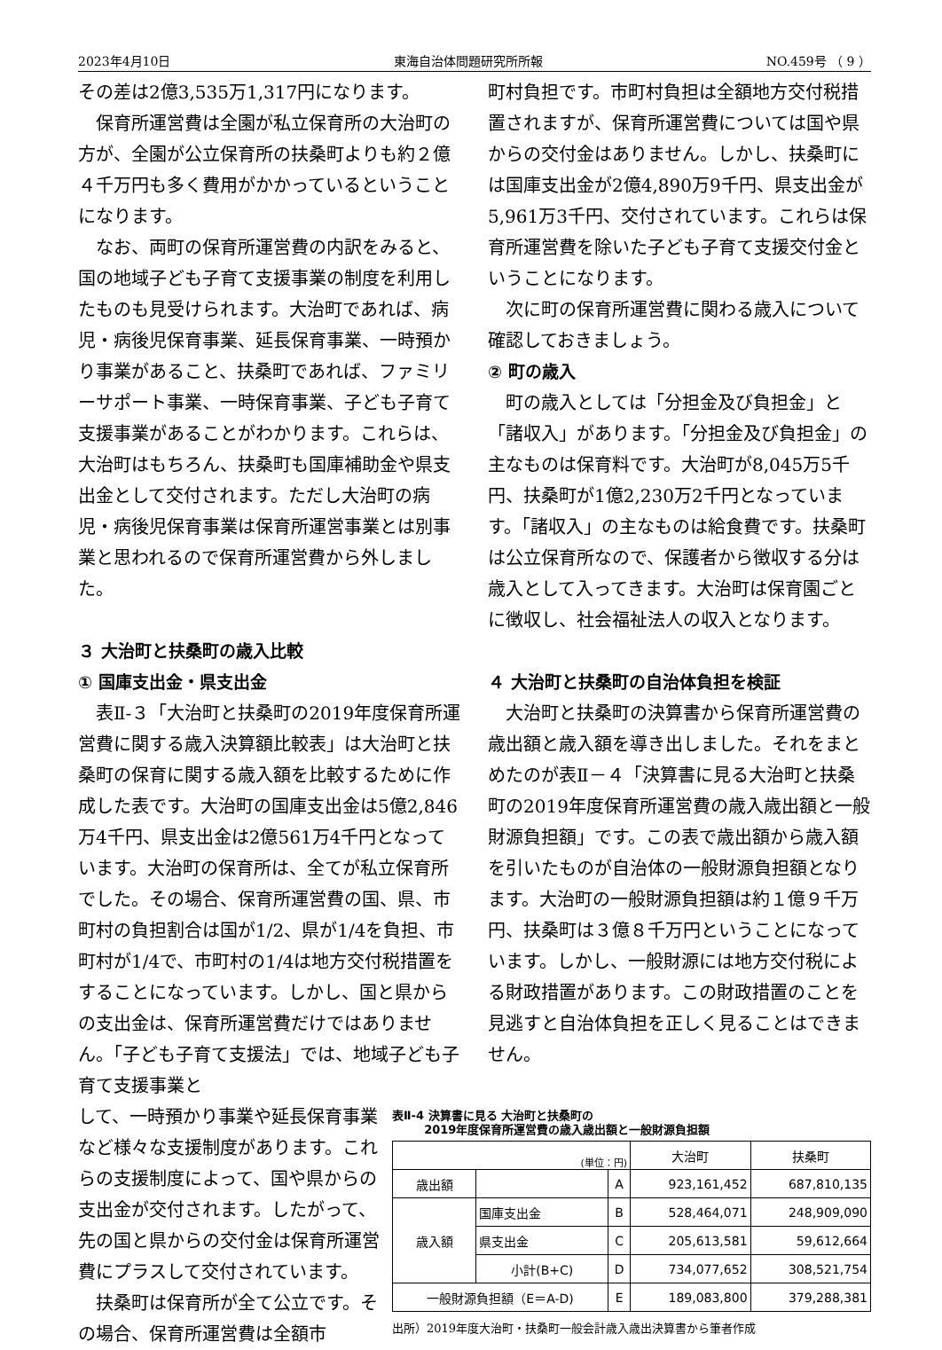2023年4月10日 東海自治体問題研究所所報 NO.459号 （ 9 ）
その差は2億3,535万1,317円になります。
保育所運営費は全園が私立保育所の大治町の方が、全園が公立保育所の扶桑町よりも約２億４千万円も多く費用がかかっているということになります。
なお、両町の保育所運営費の内訳をみると、国の地域子ども子育て支援事業の制度を利用したものも見受けられます。大治町であれば、病児・病後児保育事業、延長保育事業、一時預かり事業があること、扶桑町であれば、ファミリーサポート事業、一時保育事業、子ども子育て支援事業があることがわかります。これらは、大治町はもちろん、扶桑町も国庫補助金や県支出金として交付されます。ただし大治町の病児・病後児保育事業は保育所運営事業とは別事業と思われるので保育所運営費から外しました。
３ 大治町と扶桑町の歳入比較
① 国庫支出金・県支出金
表Ⅱ-３「大治町と扶桑町の2019年度保育所運営費に関する歳入決算額比較表」は大治町と扶桑町の保育に関する歳入額を比較するために作成した表です。大治町の国庫支出金は5億2,846万4千円、県支出金は2億561万4千円となっています。大治町の保育所は、全てが私立保育所でした。その場合、保育所運営費の国、県、市町村の負担割合は国が1/2、県が1/4を負担、市町村が1/4で、市町村の1/4は地方交付税措置をすることになっています。しかし、国と県からの支出金は、保育所運営費だけではありません。「子ども子育て支援法」では、地域子ども子育て支援事業と
町村負担です。市町村負担は全額地方交付税措置されますが、保育所運営費については国や県からの交付金はありません。しかし、扶桑町には国庫支出金が2億4,890万9千円、県支出金が5,961万3千円、交付されています。これらは保育所運営費を除いた子ども子育て支援交付金ということになります。
次に町の保育所運営費に関わる歳入について確認しておきましょう。
② 町の歳入
町の歳入としては「分担金及び負担金」と「諸収入」があります。「分担金及び負担金」の主なものは保育料です。大治町が8,045万5千円、扶桑町が1億2,230万2千円となっています。「諸収入」の主なものは給食費です。扶桑町は公立保育所なので、保護者から徴収する分は歳入として入ってきます。大治町は保育園ごとに徴収し、社会福祉法人の収入となります。
４ 大治町と扶桑町の自治体負担を検証
大治町と扶桑町の決算書から保育所運営費の歳出額と歳入額を導き出しました。それをまとめたのが表Ⅱ－４「決算書に見る大治町と扶桑町の2019年度保育所運営費の歳入歳出額と一般財源負担額」です。この表で歳出額から歳入額を引いたものが自治体の一般財源負担額となります。大治町の一般財源負担額は約１億９千万円、扶桑町は３億８千万円ということになっています。しかし、一般財源には地方交付税による財政措置があります。この財政措置のことを見逃すと自治体負担を正しく見ることはできません。
して、一時預かり事業や延長保育事業など様々な支援制度があります。これらの支援制度によって、国や県からの支出金が交付されます。したがって、先の国と県からの交付金は保育所運営費にプラスして交付されています。
扶桑町は保育所が全て公立です。その場合、保育所運営費は全額市
表Ⅱ-4 決算書に見る 大治町と扶桑町の
2019年度保育所運営費の歳入歳出額と一般財源負担額
| (単位：円) | | | 大治町 | 扶桑町 |
| --- | --- | --- | --- | --- |
| 歳出額 | | A | 923,161,452 | 687,810,135 |
| 歳入額 | 国庫支出金 | B | 528,464,071 | 248,909,090 |
| | 県支出金 | C | 205,613,581 | 59,612,664 |
| | 小計(B+C) | D | 734,077,652 | 308,521,754 |
| 一般財源負担額（E＝A-D) | | E | 189,083,800 | 379,288,381 |
出所）2019年度大治町・扶桑町一般会計歳入歳出決算書から筆者作成